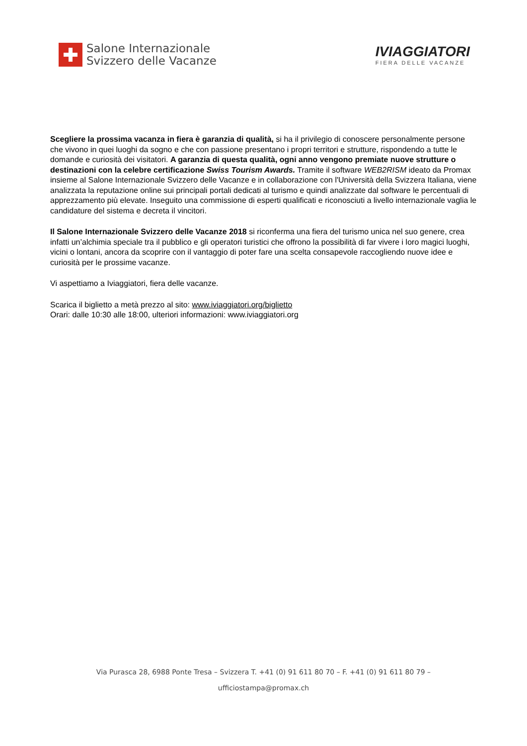Salone Internazionale
Svizzero delle Vacanze
IVIAGGIATORI
FIERA DELLE VACANZE
Scegliere la prossima vacanza in fiera è garanzia di qualità, si ha il privilegio di conoscere personalmente persone che vivono in quei luoghi da sogno e che con passione presentano i propri territori e strutture, rispondendo a tutte le domande e curiosità dei visitatori. A garanzia di questa qualità, ogni anno vengono premiate nuove strutture o destinazioni con la celebre certificazione Swiss Tourism Awards. Tramite il software WEB2RISM ideato da Promax insieme al Salone Internazionale Svizzero delle Vacanze e in collaborazione con l'Università della Svizzera Italiana, viene analizzata la reputazione online sui principali portali dedicati al turismo e quindi analizzate dal software le percentuali di apprezzamento più elevate. Inseguito una commissione di esperti qualificati e riconosciuti a livello internazionale vaglia le candidature del sistema e decreta il vincitori.
Il Salone Internazionale Svizzero delle Vacanze 2018 si riconferma una fiera del turismo unica nel suo genere, crea infatti un’alchimia speciale tra il pubblico e gli operatori turistici che offrono la possibilità di far vivere i loro magici luoghi, vicini o lontani, ancora da scoprire con il vantaggio di poter fare una scelta consapevole raccogliendo nuove idee e curiosità per le prossime vacanze.
Vi aspettiamo a Iviaggiatori, fiera delle vacanze.
Scarica il biglietto a metà prezzo al sito: www.iviaggiatori.org/biglietto
Orari: dalle 10:30 alle 18:00, ulteriori informazioni: www.iviaggiatori.org
Via Purasca 28, 6988 Ponte Tresa – Svizzera T. +41 (0) 91 611 80 70 – F. +41 (0) 91 611 80 79 –
ufficiostampa@promax.ch